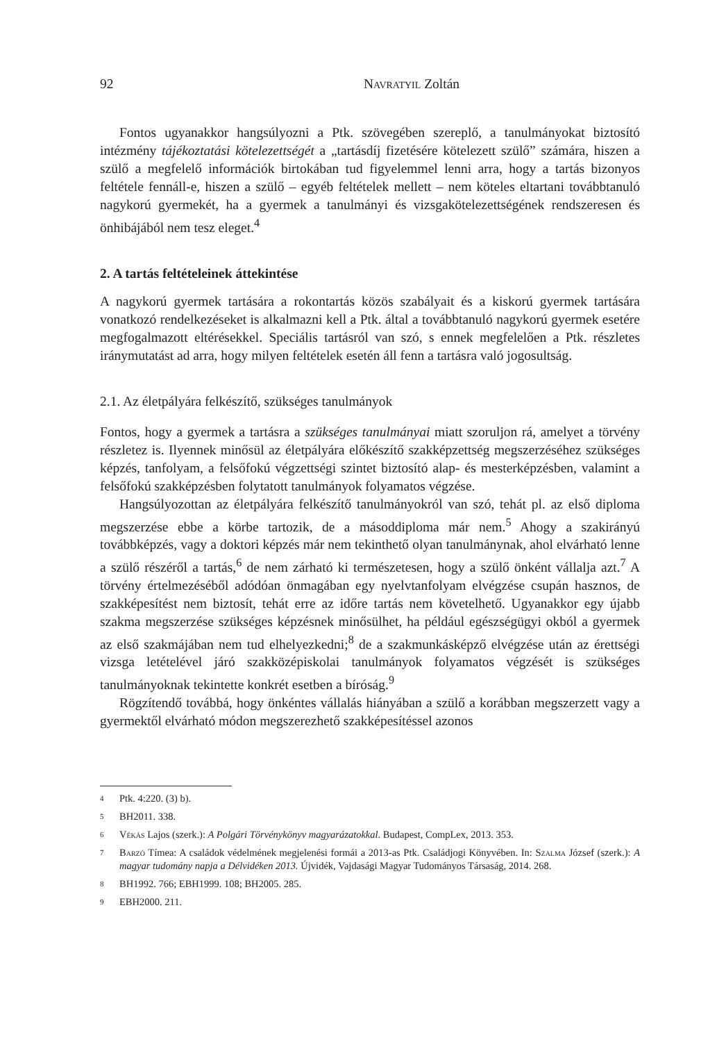92 Navratyil Zoltán
Fontos ugyanakkor hangsúlyozni a Ptk. szövegében szereplő, a tanulmányokat biztosító intézmény tájékoztatási kötelezettségét a „tartásdíj fizetésére kötelezett szülő” számára, hiszen a szülő a megfelelő információk birtokában tud figyelemmel lenni arra, hogy a tartás bizonyos feltétele fennáll-e, hiszen a szülő – egyéb feltételek mellett – nem köteles eltartani továbbtanuló nagykorú gyermekét, ha a gyermek a tanulmányi és vizsgakötelezettségének rendszeresen és önhibájából nem tesz eleget.<sup>4</sup>
2. A tartás feltételeinek áttekintése
A nagykorú gyermek tartására a rokontartás közös szabályait és a kiskorú gyermek tartására vonatkozó rendelkezéseket is alkalmazni kell a Ptk. által a továbbtanuló nagykorú gyermek esetére megfogalmazott eltérésekkel. Speciális tartásról van szó, s ennek megfelelően a Ptk. részletes iránymutatást ad arra, hogy milyen feltételek esetén áll fenn a tartásra való jogosultság.
2.1. Az életpályára felkészítő, szükséges tanulmányok
Fontos, hogy a gyermek a tartásra a szükséges tanulmányai miatt szoruljon rá, amelyet a törvény részletez is. Ilyennek minősül az életpályára előkészítő szakképzettség megszerzéséhez szükséges képzés, tanfolyam, a felsőfokú végzettségi szintet biztosító alap- és mesterképzésben, valamint a felsőfokú szakképzésben folytatott tanulmányok folyamatos végzése.
Hangsúlyozottan az életpályára felkészítő tanulmányokról van szó, tehát pl. az első diploma megszerzése ebbe a körbe tartozik, de a másoddiploma már nem.<sup>5</sup> Ahogy a szakirányú továbbképzés, vagy a doktori képzés már nem tekinthető olyan tanulmánynak, ahol elvárható lenne a szülő részéről a tartás,<sup>6</sup> de nem zárható ki természetesen, hogy a szülő önként vállalja azt.<sup>7</sup> A törvény értelmezéséből adódóan önmagában egy nyelvtanfolyam elvégzése csupán hasznos, de szakképesítést nem biztosít, tehát erre az időre tartás nem követelhető. Ugyanakkor egy újabb szakma megszerzése szükséges képzésnek minősülhet, ha például egészségügyi okból a gyermek az első szakmájában nem tud elhelyezkedni;<sup>8</sup> de a szakmunkásképző elvégzése után az érettségi vizsga letételével járó szakközépiskolai tanulmányok folyamatos végzését is szükséges tanulmányoknak tekintette konkrét esetben a bíróság.<sup>9</sup>
Rögzítendő továbbá, hogy önkéntes vállalás hiányában a szülő a korábban megszerzett vagy a gyermektől elvárható módon megszerezhető szakképesítéssel azonos
4 Ptk. 4:220. (3) b).
5 BH2011. 338.
6 Vékás Lajos (szerk.): A Polgári Törvénykönyv magyarázatokkal. Budapest, CompLex, 2013. 353.
7 Barzó Tímea: A családok védelmének megjelenési formái a 2013-as Ptk. Családjogi Könyvében. In: Szalma József (szerk.): A magyar tudomány napja a Délvidéken 2013. Újvidék, Vajdasági Magyar Tudományos Társaság, 2014. 268.
8 BH1992. 766; EBH1999. 108; BH2005. 285.
9 EBH2000. 211.